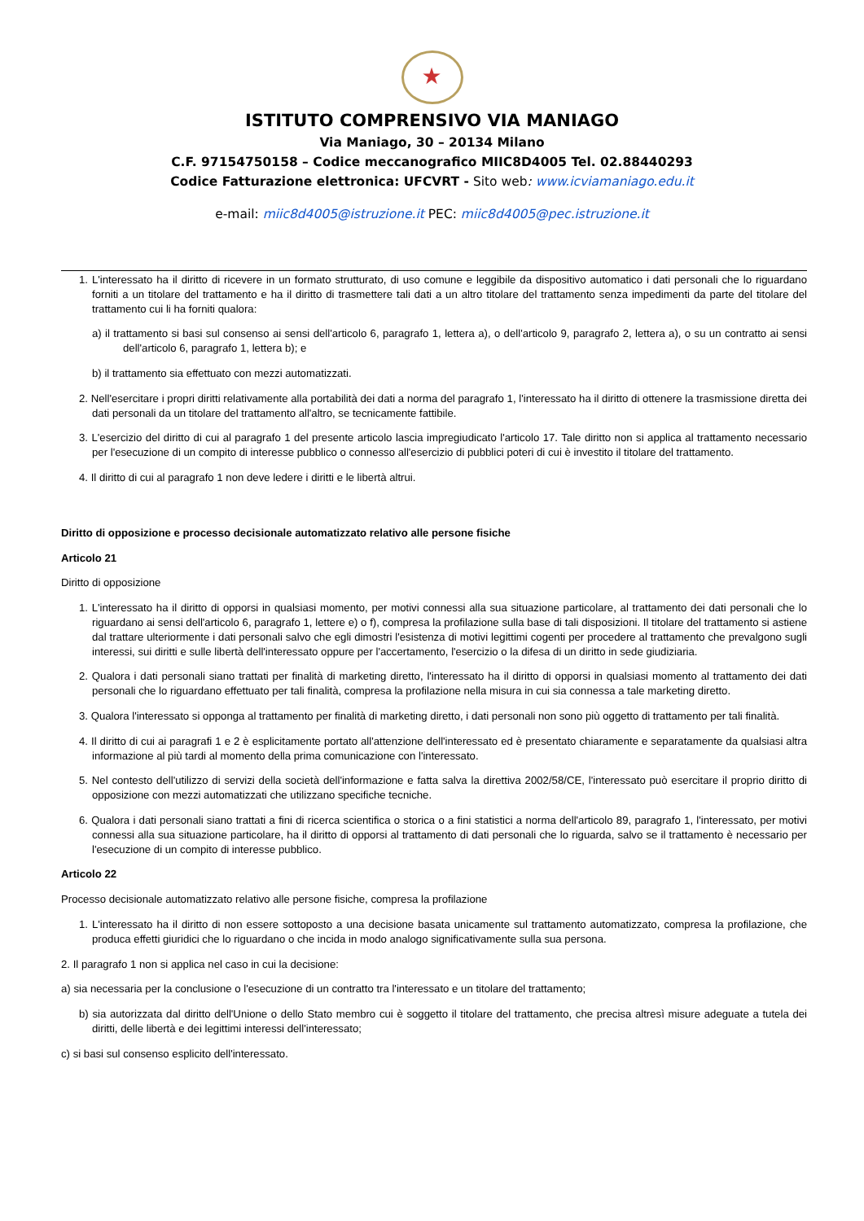★
ISTITUTO COMPRENSIVO VIA MANIAGO
Via Maniago, 30 – 20134 Milano
C.F. 97154750158 – Codice meccanografico MIIC8D4005 Tel. 02.88440293
Codice Fatturazione elettronica: UFCVRT - Sito web: www.icviamaniago.edu.it
e-mail: miic8d4005@istruzione.it PEC: miic8d4005@pec.istruzione.it
1. L'interessato ha il diritto di ricevere in un formato strutturato, di uso comune e leggibile da dispositivo automatico i dati personali che lo riguardano forniti a un titolare del trattamento e ha il diritto di trasmettere tali dati a un altro titolare del trattamento senza impedimenti da parte del titolare del trattamento cui li ha forniti qualora:
a) il trattamento si basi sul consenso ai sensi dell'articolo 6, paragrafo 1, lettera a), o dell'articolo 9, paragrafo 2, lettera a), o su un contratto ai sensi dell'articolo 6, paragrafo 1, lettera b); e
b) il trattamento sia effettuato con mezzi automatizzati.
2. Nell'esercitare i propri diritti relativamente alla portabilità dei dati a norma del paragrafo 1, l'interessato ha il diritto di ottenere la trasmissione diretta dei dati personali da un titolare del trattamento all'altro, se tecnicamente fattibile.
3. L'esercizio del diritto di cui al paragrafo 1 del presente articolo lascia impregiudicato l'articolo 17. Tale diritto non si applica al trattamento necessario per l'esecuzione di un compito di interesse pubblico o connesso all'esercizio di pubblici poteri di cui è investito il titolare del trattamento.
4. Il diritto di cui al paragrafo 1 non deve ledere i diritti e le libertà altrui.
Diritto di opposizione e processo decisionale automatizzato relativo alle persone fisiche
Articolo 21
Diritto di opposizione
1. L'interessato ha il diritto di opporsi in qualsiasi momento, per motivi connessi alla sua situazione particolare, al trattamento dei dati personali che lo riguardano ai sensi dell'articolo 6, paragrafo 1, lettere e) o f), compresa la profilazione sulla base di tali disposizioni. Il titolare del trattamento si astiene dal trattare ulteriormente i dati personali salvo che egli dimostri l'esistenza di motivi legittimi cogenti per procedere al trattamento che prevalgono sugli interessi, sui diritti e sulle libertà dell'interessato oppure per l'accertamento, l'esercizio o la difesa di un diritto in sede giudiziaria.
2. Qualora i dati personali siano trattati per finalità di marketing diretto, l'interessato ha il diritto di opporsi in qualsiasi momento al trattamento dei dati personali che lo riguardano effettuato per tali finalità, compresa la profilazione nella misura in cui sia connessa a tale marketing diretto.
3. Qualora l'interessato si opponga al trattamento per finalità di marketing diretto, i dati personali non sono più oggetto di trattamento per tali finalità.
4. Il diritto di cui ai paragrafi 1 e 2 è esplicitamente portato all'attenzione dell'interessato ed è presentato chiaramente e separatamente da qualsiasi altra informazione al più tardi al momento della prima comunicazione con l'interessato.
5. Nel contesto dell'utilizzo di servizi della società dell'informazione e fatta salva la direttiva 2002/58/CE, l'interessato può esercitare il proprio diritto di opposizione con mezzi automatizzati che utilizzano specifiche tecniche.
6. Qualora i dati personali siano trattati a fini di ricerca scientifica o storica o a fini statistici a norma dell'articolo 89, paragrafo 1, l'interessato, per motivi connessi alla sua situazione particolare, ha il diritto di opporsi al trattamento di dati personali che lo riguarda, salvo se il trattamento è necessario per l'esecuzione di un compito di interesse pubblico.
Articolo 22
Processo decisionale automatizzato relativo alle persone fisiche, compresa la profilazione
1. L'interessato ha il diritto di non essere sottoposto a una decisione basata unicamente sul trattamento automatizzato, compresa la profilazione, che produca effetti giuridici che lo riguardano o che incida in modo analogo significativamente sulla sua persona.
2. Il paragrafo 1 non si applica nel caso in cui la decisione:
a) sia necessaria per la conclusione o l'esecuzione di un contratto tra l'interessato e un titolare del trattamento;
b) sia autorizzata dal diritto dell'Unione o dello Stato membro cui è soggetto il titolare del trattamento, che precisa altresì misure adeguate a tutela dei diritti, delle libertà e dei legittimi interessi dell'interessato;
c) si basi sul consenso esplicito dell'interessato.